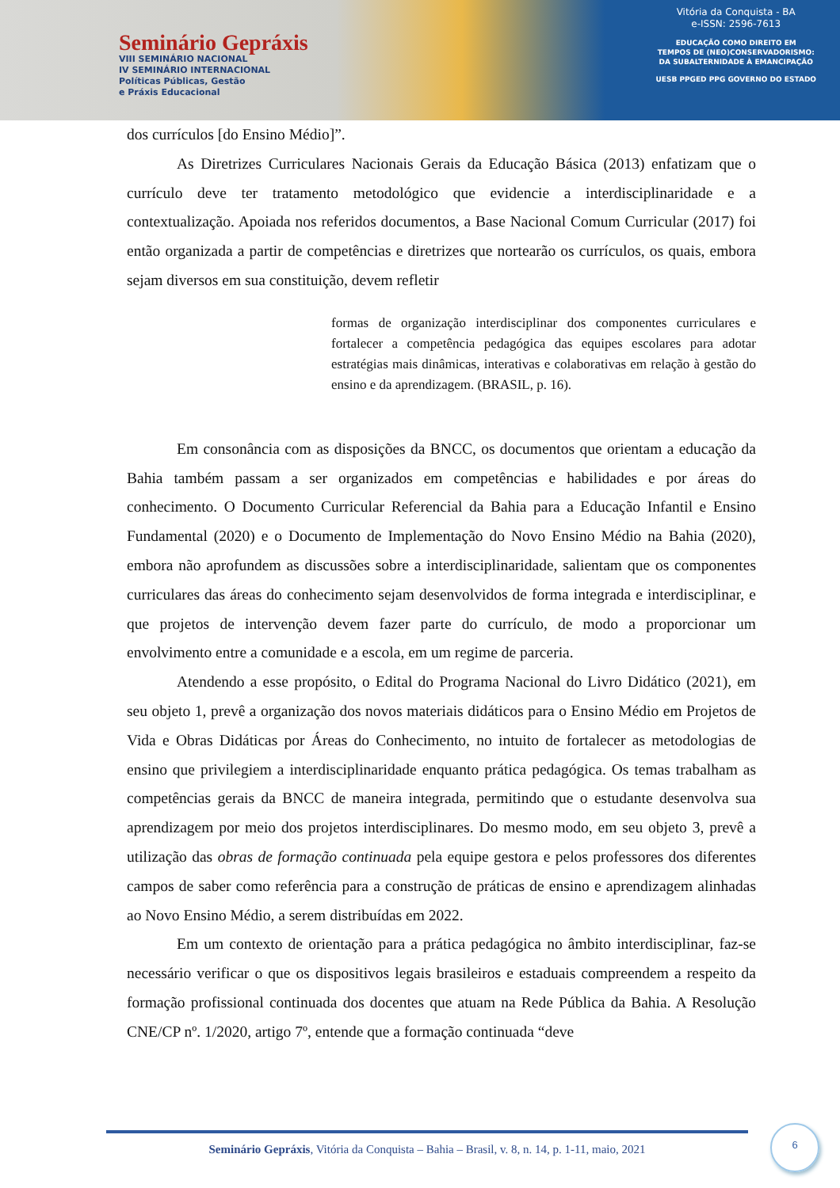Seminário Gepráxis
VIII SEMINÁRIO NACIONAL
IV SEMINÁRIO INTERNACIONAL
Políticas Públicas, Gestão
e Práxis Educacional
Vitória da Conquista - BA
e-ISSN: 2596-7613
EDUCAÇÃO COMO DIREITO EM
TEMPOS DE (NEO)CONSERVADORISMO:
DA SUBALTERNIDADE À EMANCIPAÇÃO
UESB PPGED PPG GOVERNO DO ESTADO
dos currículos [do Ensino Médio]”.
As Diretrizes Curriculares Nacionais Gerais da Educação Básica (2013) enfatizam que o currículo deve ter tratamento metodológico que evidencie a interdisciplinaridade e a contextualização. Apoiada nos referidos documentos, a Base Nacional Comum Curricular (2017) foi então organizada a partir de competências e diretrizes que nortearão os currículos, os quais, embora sejam diversos em sua constituição, devem refletir
formas de organização interdisciplinar dos componentes curriculares e fortalecer a competência pedagógica das equipes escolares para adotar estratégias mais dinâmicas, interativas e colaborativas em relação à gestão do ensino e da aprendizagem. (BRASIL, p. 16).
Em consonância com as disposições da BNCC, os documentos que orientam a educação da Bahia também passam a ser organizados em competências e habilidades e por áreas do conhecimento. O Documento Curricular Referencial da Bahia para a Educação Infantil e Ensino Fundamental (2020) e o Documento de Implementação do Novo Ensino Médio na Bahia (2020), embora não aprofundem as discussões sobre a interdisciplinaridade, salientam que os componentes curriculares das áreas do conhecimento sejam desenvolvidos de forma integrada e interdisciplinar, e que projetos de intervenção devem fazer parte do currículo, de modo a proporcionar um envolvimento entre a comunidade e a escola, em um regime de parceria.
Atendendo a esse propósito, o Edital do Programa Nacional do Livro Didático (2021), em seu objeto 1, prevê a organização dos novos materiais didáticos para o Ensino Médio em Projetos de Vida e Obras Didáticas por Áreas do Conhecimento, no intuito de fortalecer as metodologias de ensino que privilegiem a interdisciplinaridade enquanto prática pedagógica. Os temas trabalham as competências gerais da BNCC de maneira integrada, permitindo que o estudante desenvolva sua aprendizagem por meio dos projetos interdisciplinares. Do mesmo modo, em seu objeto 3, prevê a utilização das obras de formação continuada pela equipe gestora e pelos professores dos diferentes campos de saber como referência para a construção de práticas de ensino e aprendizagem alinhadas ao Novo Ensino Médio, a serem distribuídas em 2022.
Em um contexto de orientação para a prática pedagógica no âmbito interdisciplinar, faz-se necessário verificar o que os dispositivos legais brasileiros e estaduais compreendem a respeito da formação profissional continuada dos docentes que atuam na Rede Pública da Bahia. A Resolução CNE/CP nº. 1/2020, artigo 7º, entende que a formação continuada “deve
Seminário Gepráxis, Vitória da Conquista – Bahia – Brasil, v. 8, n. 14, p. 1-11, maio, 2021
6